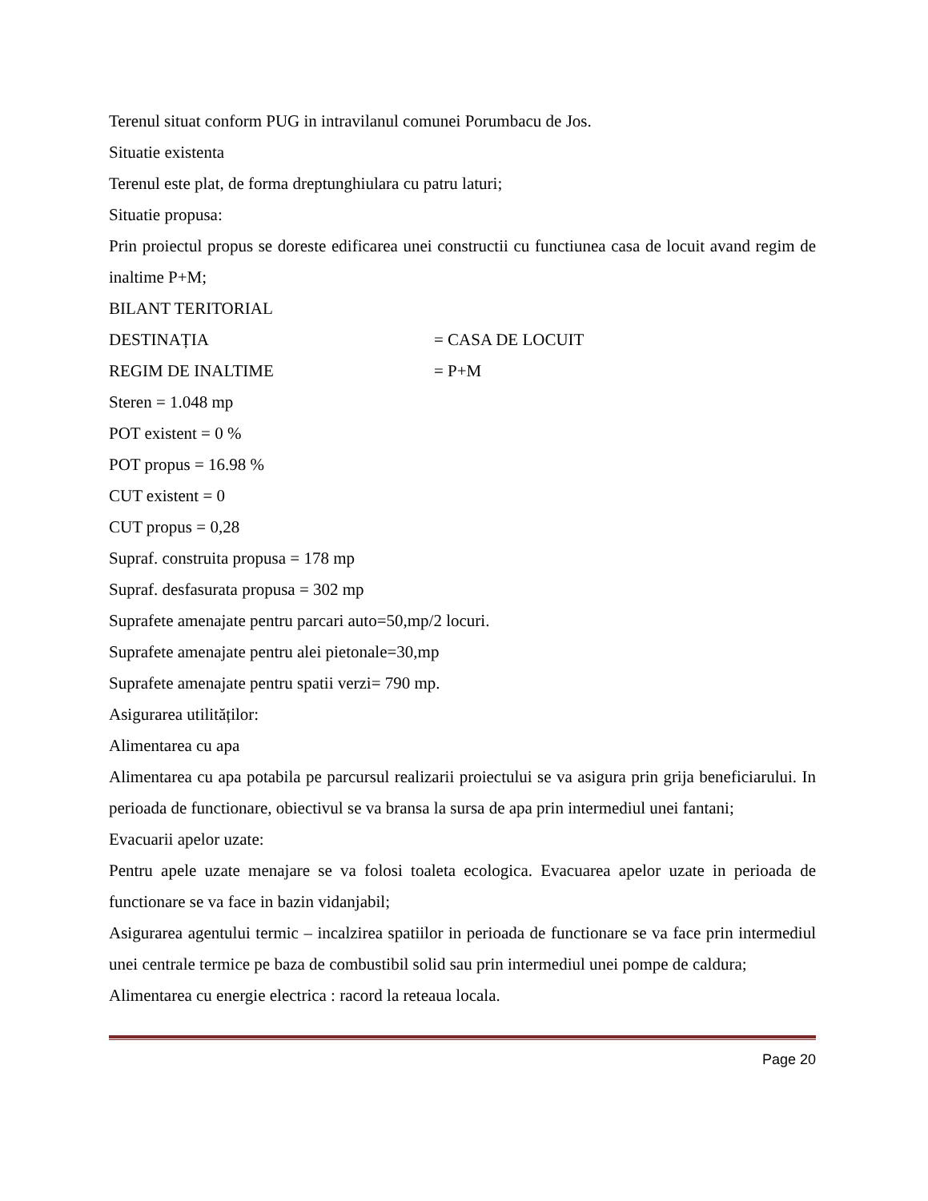Terenul situat conform PUG in intravilanul comunei Porumbacu de Jos.
Situatie existenta
Terenul este plat, de forma dreptunghiulara cu patru laturi;
Situatie propusa:
Prin proiectul propus se doreste edificarea unei constructii cu functiunea casa de locuit avand regim de inaltime P+M;
BILANT TERITORIAL
DESTINAȚIA = CASA DE LOCUIT
REGIM DE INALTIME = P+M
Steren = 1.048 mp
POT existent = 0 %
POT propus = 16.98 %
CUT existent = 0
CUT propus = 0,28
Supraf. construita propusa = 178 mp
Supraf. desfasurata propusa = 302 mp
Suprafete amenajate pentru parcari auto=50,mp/2 locuri.
Suprafete amenajate pentru alei pietonale=30,mp
Suprafete amenajate pentru spatii verzi= 790 mp.
Asigurarea utilităților:
Alimentarea cu apa
Alimentarea cu apa potabila pe parcursul realizarii proiectului se va asigura prin grija beneficiarului. In perioada de functionare, obiectivul se va bransa la sursa de apa prin intermediul unei fantani;
Evacuarii apelor uzate:
Pentru apele uzate menajare se va folosi toaleta ecologica. Evacuarea apelor uzate in perioada de functionare se va face in bazin vidanjabil;
Asigurarea agentului termic – incalzirea spatiilor in perioada de functionare se va face prin intermediul unei centrale termice pe baza de combustibil solid sau prin intermediul unei pompe de caldura;
Alimentarea cu energie electrica : racord la reteaua locala.
Page 20